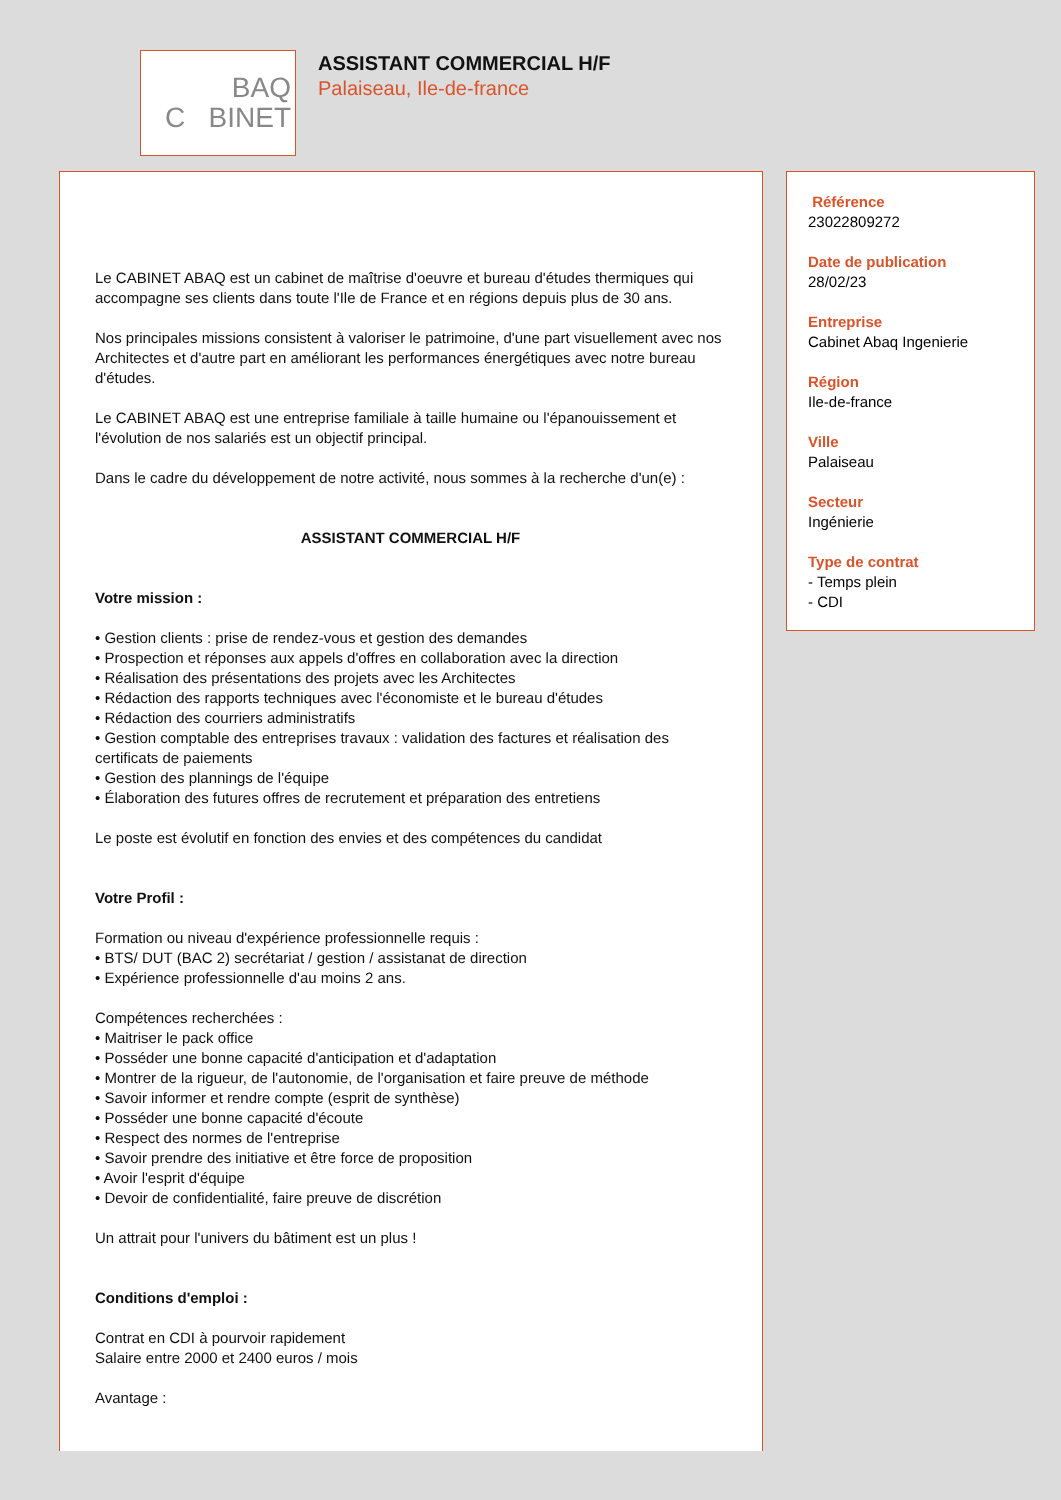BAQ
C BINET
ASSISTANT COMMERCIAL H/F
Palaiseau, Ile-de-france
Le CABINET ABAQ est un cabinet de maîtrise d'oeuvre et bureau d'études thermiques qui accompagne ses clients dans toute l'Ile de France et en régions depuis plus de 30 ans.
Nos principales missions consistent à valoriser le patrimoine, d'une part visuellement avec nos Architectes et d'autre part en améliorant les performances énergétiques avec notre bureau d'études.
Le CABINET ABAQ est une entreprise familiale à taille humaine ou l'épanouissement et l'évolution de nos salariés est un objectif principal.
Dans le cadre du développement de notre activité, nous sommes à la recherche d'un(e) :
ASSISTANT COMMERCIAL H/F
Votre mission :
• Gestion clients : prise de rendez-vous et gestion des demandes
• Prospection et réponses aux appels d'offres en collaboration avec la direction
• Réalisation des présentations des projets avec les Architectes
• Rédaction des rapports techniques avec l'économiste et le bureau d'études
• Rédaction des courriers administratifs
• Gestion comptable des entreprises travaux : validation des factures et réalisation des certificats de paiements
• Gestion des plannings de l'équipe
• Élaboration des futures offres de recrutement et préparation des entretiens
Le poste est évolutif en fonction des envies et des compétences du candidat
Votre Profil :
Formation ou niveau d'expérience professionnelle requis :
• BTS/ DUT (BAC 2) secrétariat / gestion / assistanat de direction
• Expérience professionnelle d'au moins 2 ans.
Compétences recherchées :
• Maitriser le pack office
• Posséder une bonne capacité d'anticipation et d'adaptation
• Montrer de la rigueur, de l'autonomie, de l'organisation et faire preuve de méthode
• Savoir informer et rendre compte (esprit de synthèse)
• Posséder une bonne capacité d'écoute
• Respect des normes de l'entreprise
• Savoir prendre des initiative et être force de proposition
• Avoir l'esprit d'équipe
• Devoir de confidentialité, faire preuve de discrétion
Un attrait pour l'univers du bâtiment est un plus !
Conditions d'emploi :
Contrat en CDI à pourvoir rapidement
Salaire entre 2000 et 2400 euros / mois
Avantage :
Référence
23022809272
Date de publication
28/02/23
Entreprise
Cabinet Abaq Ingenierie
Région
Ile-de-france
Ville
Palaiseau
Secteur
Ingénierie
Type de contrat
- Temps plein
- CDI